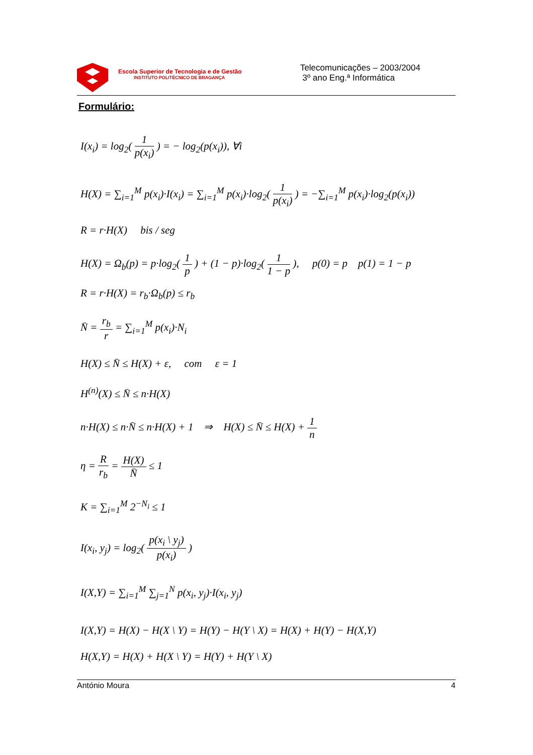Escola Superior de Tecnologia e de Gestão
INSTITUTO POLITÉCNICO DE BRAGANÇA
Telecomunicações – 2003/2004
3º ano Eng.ª Informática
Formulário:
I(x<sub>i</sub>) = log<sub>2</sub>( 1 p(x<sub>i</sub>) ) = − log<sub>2</sub>(p(x<sub>i</sub>)), ∀i
H(X) = ∑<sub>i=1</sub><sup>M</sup> p(x<sub>i</sub>)·I(x<sub>i</sub>) = ∑<sub>i=1</sub><sup>M</sup> p(x<sub>i</sub>)·log<sub>2</sub>( 1 p(x<sub>i</sub>) ) = −∑<sub>i=1</sub><sup>M</sup> p(x<sub>i</sub>)·log<sub>2</sub>(p(x<sub>i</sub>))
R = r·H(X) bis / seg
H(X) = Ω<sub>b</sub>(p) = p·log<sub>2</sub>( 1 p ) + (1 − p)·log<sub>2</sub>( 1 1 − p ), p(0) = p p(1) = 1 − p
R = r·H(X) = r<sub>b</sub>·Ω<sub>b</sub>(p) ≤ r<sub>b</sub>
N̄ = r<sub>b</sub> r = ∑<sub>i=1</sub><sup>M</sup> p(x<sub>i</sub>)·N<sub>i</sub>
H(X) ≤ N̄ ≤ H(X) + ε, com ε = 1
H<sup>(n)</sup>(X) ≤ N̄ ≤ n·H(X)
n·H(X) ≤ n·N̄ ≤ n·H(X) + 1 ⇒ H(X) ≤ N̄ ≤ H(X) + 1 n
η = R r<sub>b</sub> = H(X) N̄ ≤ 1
K = ∑<sub>i=1</sub><sup>M</sup> 2<sup>−N<sub>i</sub></sup> ≤ 1
I(x<sub>i</sub>, y<sub>j</sub>) = log<sub>2</sub>( p(x<sub>i</sub> \ y<sub>j</sub>) p(x<sub>i</sub>) )
I(X,Y) = ∑<sub>i=1</sub><sup>M</sup> ∑<sub>j=1</sub><sup>N</sup> p(x<sub>i</sub>, y<sub>j</sub>)·I(x<sub>i</sub>, y<sub>j</sub>)
I(X,Y) = H(X) − H(X \ Y) = H(Y) − H(Y \ X) = H(X) + H(Y) − H(X,Y)
H(X,Y) = H(X) + H(X \ Y) = H(Y) + H(Y \ X)
António Moura 4